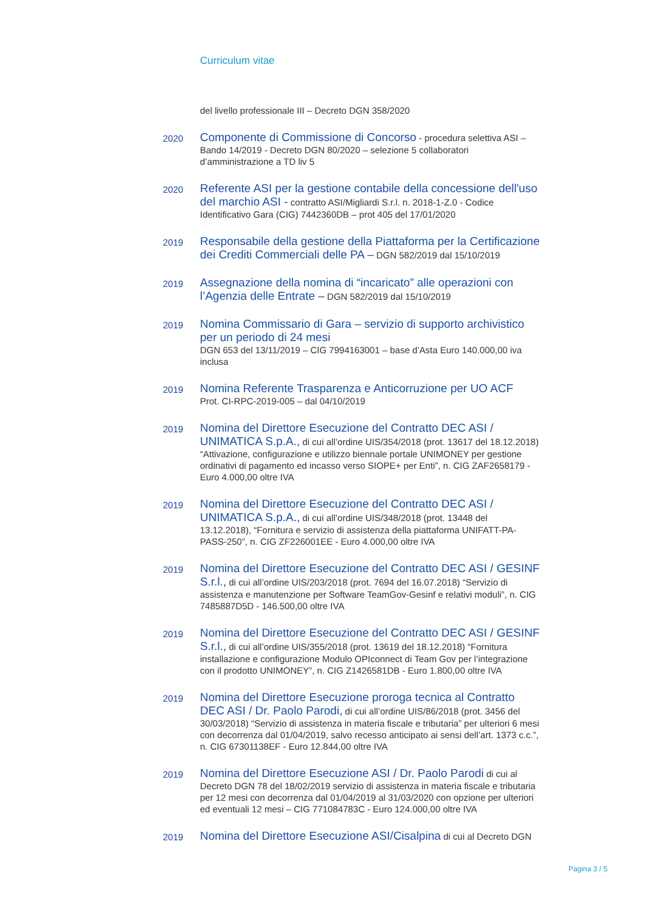Curriculum vitae
del livello professionale III – Decreto DGN 358/2020
2020
Componente di Commissione di Concorso - procedura selettiva ASI – Bando 14/2019 - Decreto DGN 80/2020 – selezione 5 collaboratori d’amministrazione a TD liv 5
2020
Referente ASI per la gestione contabile della concessione dell'uso del marchio ASI - contratto ASI/Migliardi S.r.l. n. 2018-1-Z.0 - Codice Identificativo Gara (CIG) 7442360DB – prot 405 del 17/01/2020
2019
Responsabile della gestione della Piattaforma per la Certificazione dei Crediti Commerciali delle PA – DGN 582/2019 dal 15/10/2019
2019
Assegnazione della nomina di “incaricato” alle operazioni con l’Agenzia delle Entrate – DGN 582/2019 dal 15/10/2019
2019
Nomina Commissario di Gara – servizio di supporto archivistico per un periodo di 24 mesi
DGN 653 del 13/11/2019 – CIG 7994163001 – base d’Asta Euro 140.000,00 iva inclusa
2019
Nomina Referente Trasparenza e Anticorruzione per UO ACF
Prot. CI-RPC-2019-005 – dal 04/10/2019
2019
Nomina del Direttore Esecuzione del Contratto DEC ASI / UNIMATICA S.p.A., di cui all’ordine UIS/354/2018 (prot. 13617 del 18.12.2018) “Attivazione, configurazione e utilizzo biennale portale UNIMONEY per gestione ordinativi di pagamento ed incasso verso SIOPE+ per Enti”, n. CIG ZAF2658179 - Euro 4.000,00 oltre IVA
2019
Nomina del Direttore Esecuzione del Contratto DEC ASI / UNIMATICA S.p.A., di cui all’ordine UIS/348/2018 (prot. 13448 del 13.12.2018), “Fornitura e servizio di assistenza della piattaforma UNIFATT-PA-PASS-250”, n. CIG ZF226001EE - Euro 4.000,00 oltre IVA
2019
Nomina del Direttore Esecuzione del Contratto DEC ASI / GESINF S.r.l., di cui all’ordine UIS/203/2018 (prot. 7694 del 16.07.2018) “Servizio di assistenza e manutenzione per Software TeamGov-Gesinf e relativi moduli”, n. CIG 7485887D5D - 146.500,00 oltre IVA
2019
Nomina del Direttore Esecuzione del Contratto DEC ASI / GESINF S.r.l., di cui all’ordine UIS/355/2018 (prot. 13619 del 18.12.2018) “Fornitura installazione e configurazione Modulo OPIconnect di Team Gov per l’integrazione con il prodotto UNIMONEY”, n. CIG Z1426581DB - Euro 1.800,00 oltre IVA
2019
Nomina del Direttore Esecuzione proroga tecnica al Contratto DEC ASI / Dr. Paolo Parodi, di cui all’ordine UIS/86/2018 (prot. 3456 del 30/03/2018) “Servizio di assistenza in materia fiscale e tributaria” per ulteriori 6 mesi con decorrenza dal 01/04/2019, salvo recesso anticipato ai sensi dell’art. 1373 c.c.”, n. CIG 67301138EF - Euro 12.844,00 oltre IVA
2019
Nomina del Direttore Esecuzione ASI / Dr. Paolo Parodi di cui al Decreto DGN 78 del 18/02/2019 servizio di assistenza in materia fiscale e tributaria per 12 mesi con decorrenza dal 01/04/2019 al 31/03/2020 con opzione per ulteriori ed eventuali 12 mesi – CIG 771084783C - Euro 124.000,00 oltre IVA
2019
Nomina del Direttore Esecuzione ASI/Cisalpina di cui al Decreto DGN
Pagina 3 / 5